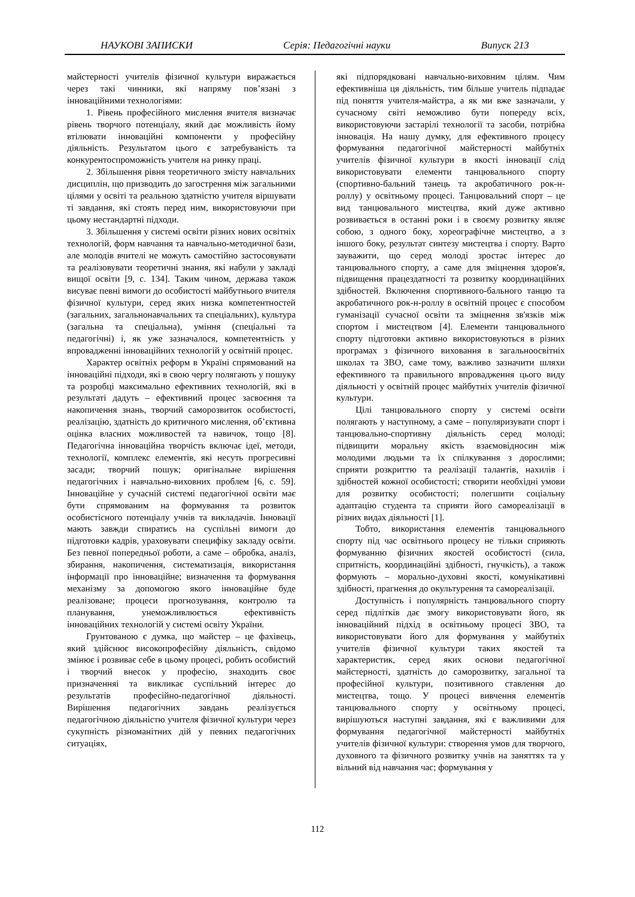НАУКОВІ ЗАПИСКИ Серія: Педагогічні науки Випуск 213
майстерності учителів фізичної культури виражається через такі чинники, які напряму пов’язані з інноваційними технологіями:
1. Рівень професійного мислення вчителя визначає рівень творчого потенціалу, який дає можливість йому втілювати інноваційні компоненти у професійну діяльність. Результатом цього є затребуваність та конкурентоспроможність учителя на ринку праці.
2. Збільшення рівня теоретичного змісту навчальних дисциплін, що призводить до загострення між загальними цілями у освіті та реальною здатністю учителя віршувати ті завдання, які стоять перед ним, використовуючи при цьому нестандартні підходи.
3. Збільшення у системі освіти різних нових освітніх технологій, форм навчання та навчально-методичної бази, але молодів вчителі не можуть самостійно застосовувати та реалізовувати теоретичні знання, які набули у закладі вищої освіти [9, с. 134]. Таким чином, держава також висуває певні вимоги до особистості майбутнього вчителя фізичної культури, серед яких низка компетентностей (загальних, загальнонавчальних та спеціальних), культура (загальна та спеціальна), уміння (спеціальні та педагогічні) і, як уже зазначалося, компетентність у впровадженні інноваційних технологій у освітній процес.
Характер освітніх реформ в Україні спрямований на інноваційні підходи, які в свою чергу полягають у пошуку та розробці максимально ефективних технологій, які в результаті дадуть – ефективний процес засвоєння та накопичення знань, творчий саморозвиток особистості, реалізацію, здатність до критичного мислення, об’єктивна оцінка власних можливостей та навичок, тощо [8]. Педагогічна інноваційна творчість включає ідеї, методи, технології, комплекс елементів, які несуть прогресивні засади; творчий пошук; оригінальне вирішення педагогічних і навчально-виховних проблем [6, с. 59]. Інноваційне у сучасній системі педагогічної освіти має бути спрямованим на формування та розвиток особистісного потенціалу учнів та викладачів. Інновації мають завжди спиратись на суспільні вимоги до підготовки кадрів, ураховувати специфіку закладу освіти. Без певної попередньої роботи, а саме – обробка, аналіз, збирання, накопичення, систематизація, використання інформації про інноваційне; визначення та формування механізму за допомогою якого інноваційне буде реалізоване; процеси прогнозування, контролю та планування, унеможливлюється ефективність інноваційних технологій у системі освіту України.
Грунтованою є думка, що майстер – це фахівець, який здійснює високопрофесійну діяльність, свідомо змінює і розвиває себе в цьому процесі, робить особистий і творчий внесок у професію, знаходить своє призначенняі та викликає суспільний інтерес до результатів професійно-педагогічної діяльності. Вирішення педагогічних завдань реалізується педагогічною діяльністю учителя фізичної культури через сукупність різноманітних дій у певних педагогічних ситуаціях,
які підпорядковані навчально-виховним цілям. Чим ефективніша ця діяльність, тим більше учитель підпадає під поняття учителя-майстра, а як ми вже зазначали, у сучасному світі неможливо бути попереду всіх, використовуючи застарілі технології та засоби, потрібна інновація. На нашу думку, для ефективного процесу формування педагогічної майстерності майбутніх учителів фізичної культури в якості інновації слід використовувати елементи танцювального спорту (спортивно-бальний танець та акробатичного рок-н-роллу) у освітньому процесі. Танцювальний спорт – це вид танцювального мистецтва, який дуже активно розвивається в останні роки і в своєму розвитку являє собою, з одного боку, хореографічне мистецтво, а з іншого боку, результат синтезу мистецтва і спорту. Варто зауважити, що серед молоді зростає інтерес до танцювального спорту, а саме для зміцнення здоров'я, підвищення працездатності та розвитку координаційних здібностей. Включення спортивного-бального танцю та акробатичного рок-н-роллу в освітній процес є способом гуманізації сучасної освіти та зміцнення зв'язків між спортом і мистецтвом [4]. Елементи танцювального спорту підготовки активно використовуються в різних програмах з фізичного виховання в загальноосвітніх школах та ЗВО, саме тому, важливо зазначити шляхи ефективного та правильного впровадження цього виду діяльності у освітній процес майбутніх учителів фізичної культури.
Цілі танцювального спорту у системі освіти полягають у наступному, а саме – популяризувати спорт і танцювально-спортивну діяльність серед молоді; підвищити моральну якість взаємовідносин між молодими людьми та їх спілкування з дорослими; сприяти розкриттю та реалізації талантів, нахилів і здібностей кожної особистості; створити необхідні умови для розвитку особистості; полегшити соціальну адаптацію студента та сприяти його самореалізації в різних видах діяльності [1].
Тобто, використання елементів танцювального спорту під час освітнього процесу не тільки сприяють формуванню фізичних якостей особистості (сила, спритність, координаційні здібності, гнучкість), а також формують – морально-духовні якості, комунікативні здібності, прагнення до окультурення та самореалізації.
Доступність і популярність танцювального спорту серед підлітків дає змогу використовувати його, як інноваційний підхід в освітньому процесі ЗВО, та використовувати його для формування у майбутніх учителів фізичної культури таких якостей та характеристик, серед яких основи педагогічної майстерності, здатність до саморозвитку, загальної та професійної культури, позитивного ставлення до мистецтва, тощо. У процесі вивчення елементів танцювального спорту у освітньому процесі, вирішуються наступні завдання, які є важливими для формування педагогічної майстерності майбутніх учителів фізичної культури: створення умов для творчого, духовного та фізичного розвитку учнів на заняттях та у вільний від навчання час; формування у
112